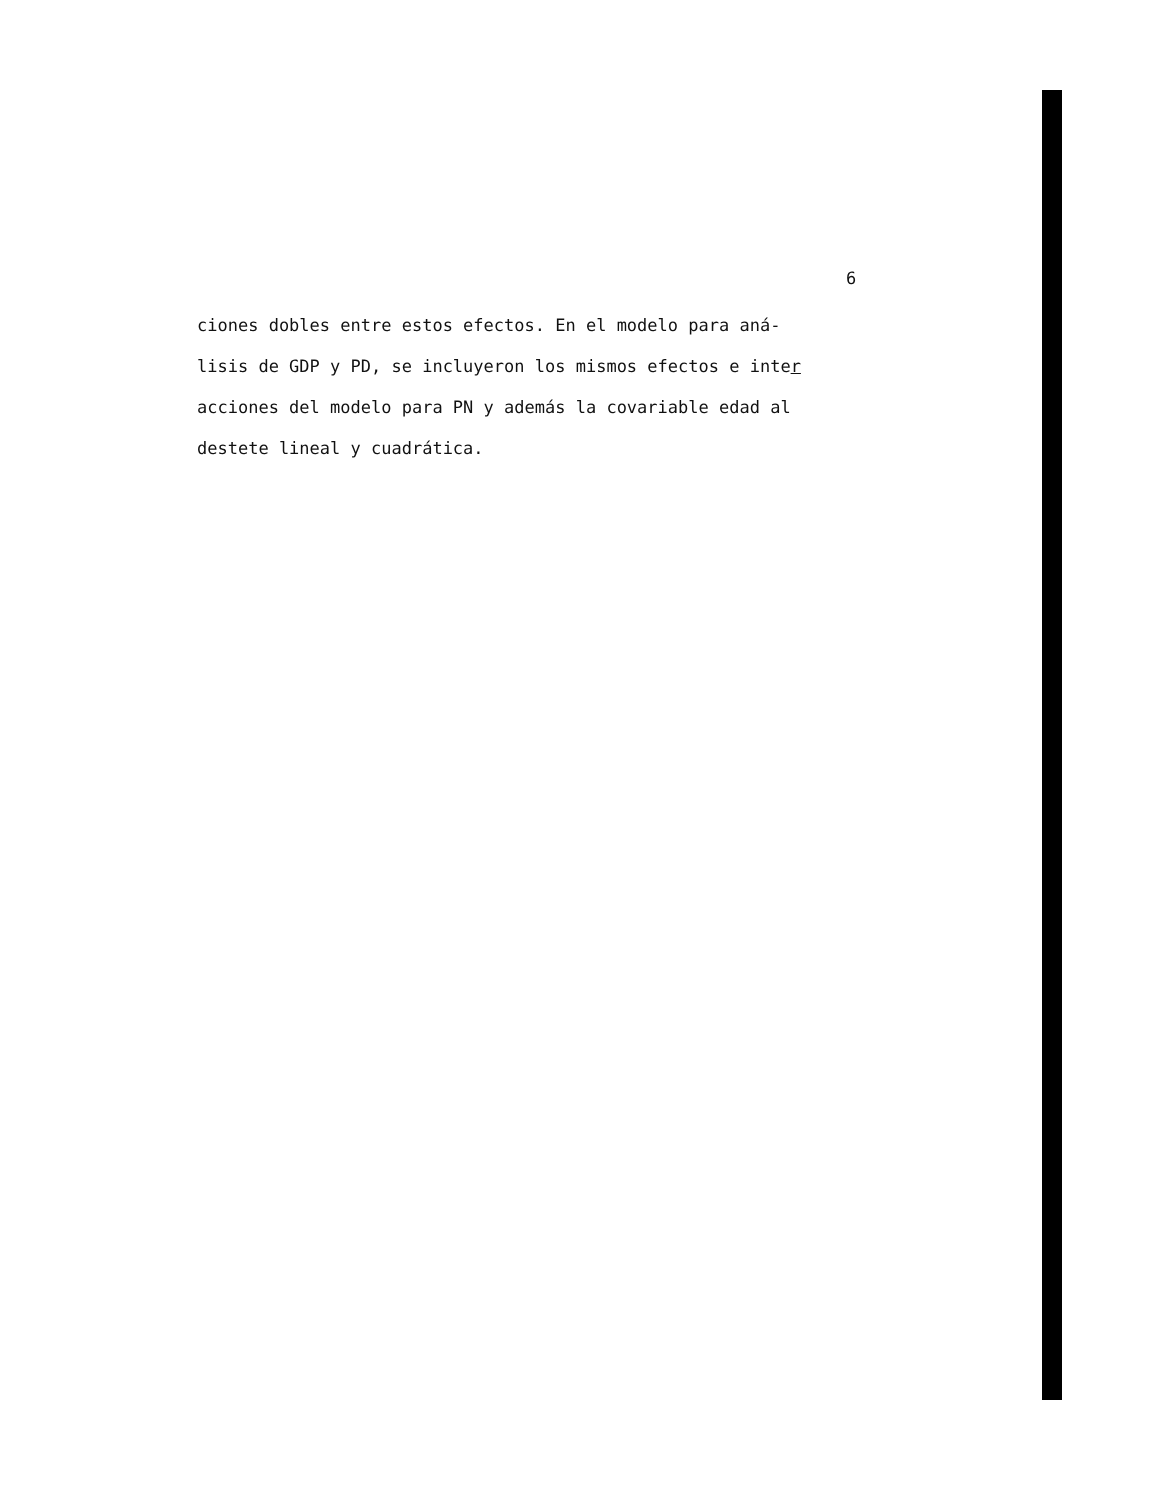6
ciones dobles entre estos efectos. En el modelo para aná-
lisis de GDP y PD, se incluyeron los mismos efectos e inter
acciones del modelo para PN y además la covariable edad al
destete lineal y cuadrática.